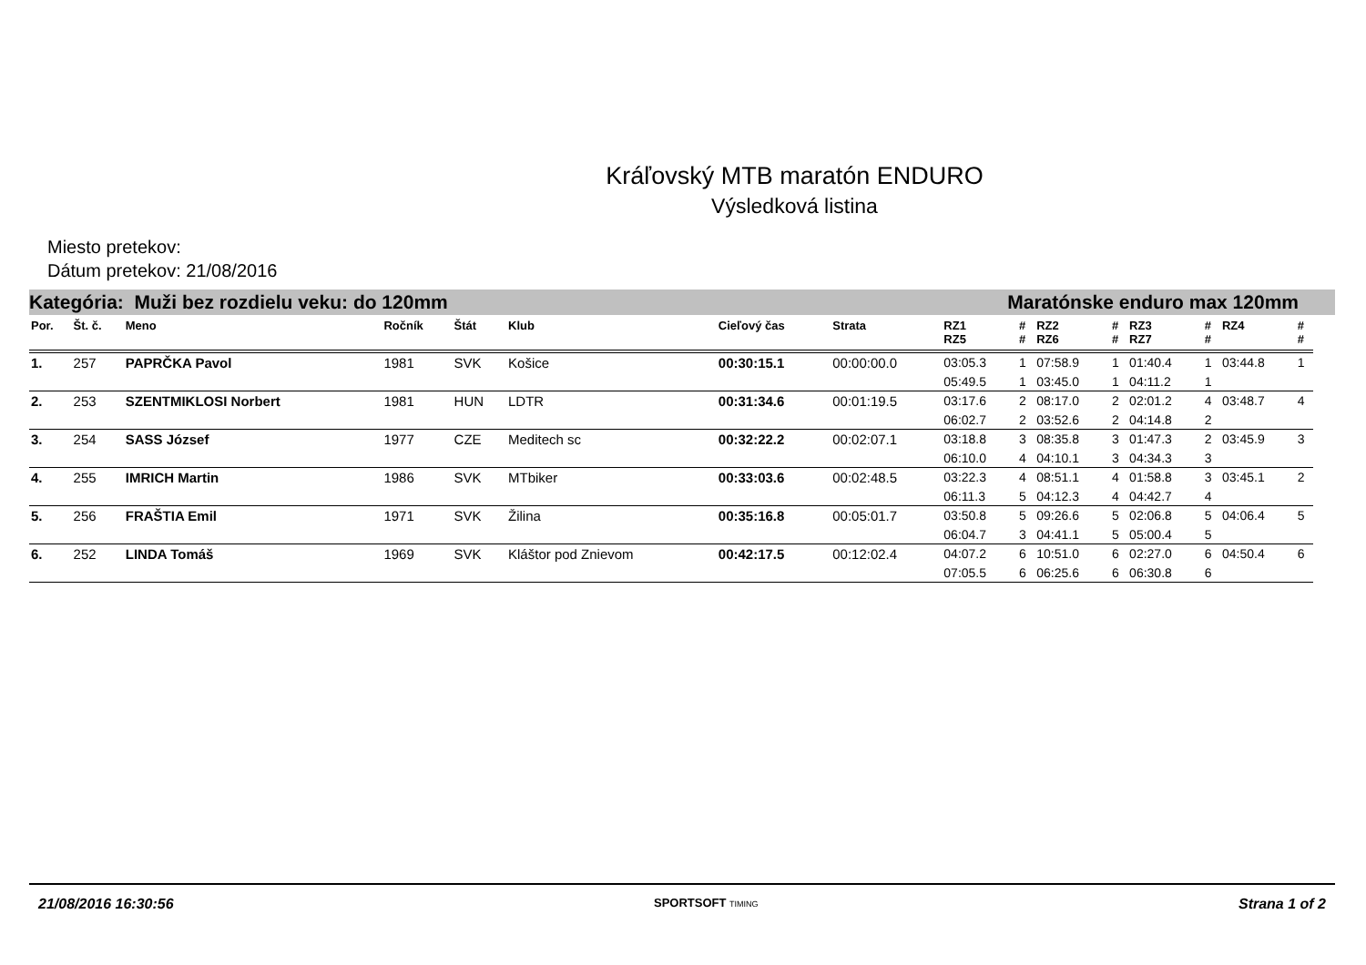Kráľovský MTB maratón ENDURO
Výsledková listina
Miesto pretekov:
Dátum pretekov: 21/08/2016
Kategória: Muži bez rozdielu veku: do 120mm Maratónske enduro max 120mm
| Por. | Št. č. | Meno | Ročník | Štát | Klub | Cieľový čas | Strata | RZ1 RZ5 | # # | RZ2 RZ6 | # # | RZ3 RZ7 | # # | RZ4 | # # |
| --- | --- | --- | --- | --- | --- | --- | --- | --- | --- | --- | --- | --- | --- | --- | --- |
| 1. | 257 | PAPRČKA Pavol | 1981 | SVK | Košice | 00:30:15.1 | 00:00:00.0 | 03:05.3 | 1 | 07:58.9 | 1 | 01:40.4 | 1 | 03:44.8 | 1 |
| | | | | | | | | 05:49.5 | 1 | 03:45.0 | 1 | 04:11.2 | 1 | | |
| 2. | 253 | SZENTMIKLOSI Norbert | 1981 | HUN | LDTR | 00:31:34.6 | 00:01:19.5 | 03:17.6 | 2 | 08:17.0 | 2 | 02:01.2 | 4 | 03:48.7 | 4 |
| | | | | | | | | 06:02.7 | 2 | 03:52.6 | 2 | 04:14.8 | 2 | | |
| 3. | 254 | SASS József | 1977 | CZE | Meditech sc | 00:32:22.2 | 00:02:07.1 | 03:18.8 | 3 | 08:35.8 | 3 | 01:47.3 | 2 | 03:45.9 | 3 |
| | | | | | | | | 06:10.0 | 4 | 04:10.1 | 3 | 04:34.3 | 3 | | |
| 4. | 255 | IMRICH Martin | 1986 | SVK | MTbiker | 00:33:03.6 | 00:02:48.5 | 03:22.3 | 4 | 08:51.1 | 4 | 01:58.8 | 3 | 03:45.1 | 2 |
| | | | | | | | | 06:11.3 | 5 | 04:12.3 | 4 | 04:42.7 | 4 | | |
| 5. | 256 | FRAŠTIA Emil | 1971 | SVK | Žilina | 00:35:16.8 | 00:05:01.7 | 03:50.8 | 5 | 09:26.6 | 5 | 02:06.8 | 5 | 04:06.4 | 5 |
| | | | | | | | | 06:04.7 | 3 | 04:41.1 | 5 | 05:00.4 | 5 | | |
| 6. | 252 | LINDA Tomáš | 1969 | SVK | Kláštor pod Znievom | 00:42:17.5 | 00:12:02.4 | 04:07.2 | 6 | 10:51.0 | 6 | 02:27.0 | 6 | 04:50.4 | 6 |
| | | | | | | | | 07:05.5 | 6 | 06:25.6 | 6 | 06:30.8 | 6 | | |
21/08/2016 16:30:56 SPORTSOFT TIMING Strana 1 of 2